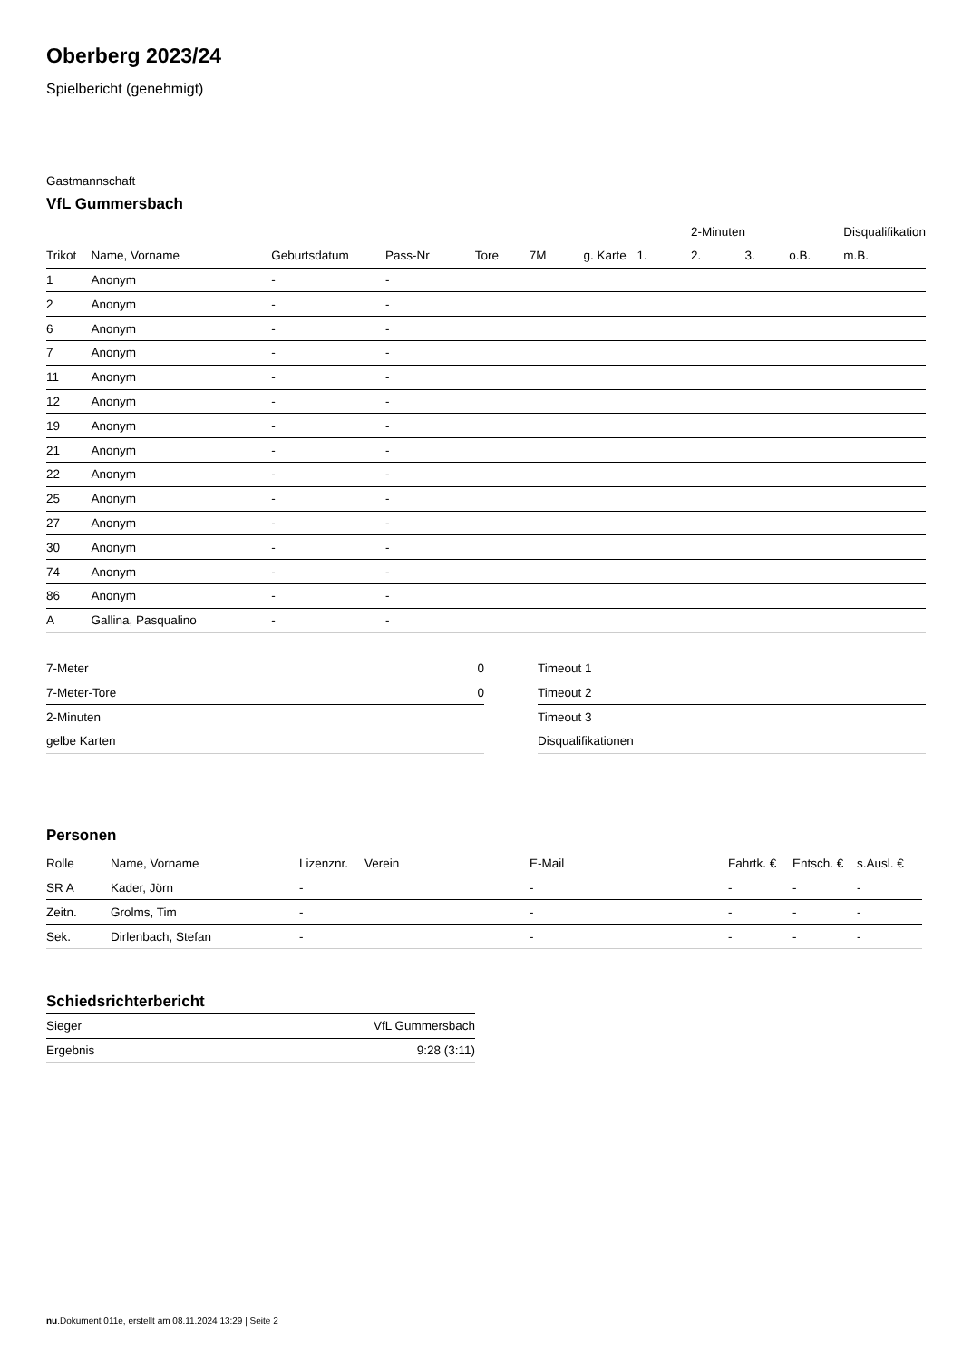Oberberg 2023/24
Spielbericht (genehmigt)
Gastmannschaft
VfL Gummersbach
| | | | | | | | | 2-Minuten | | | Disqualifikation |
| --- | --- | --- | --- | --- | --- | --- | --- | --- | --- | --- | --- |
| Trikot | Name, Vorname | Geburtsdatum | Pass-Nr | Tore | 7M | g. Karte | 1. | 2. | 3. | o.B. | m.B. |
| 1 | Anonym | - | - | | | | | | | | |
| 2 | Anonym | - | - | | | | | | | | |
| 6 | Anonym | - | - | | | | | | | | |
| 7 | Anonym | - | - | | | | | | | | |
| 11 | Anonym | - | - | | | | | | | | |
| 12 | Anonym | - | - | | | | | | | | |
| 19 | Anonym | - | - | | | | | | | | |
| 21 | Anonym | - | - | | | | | | | | |
| 22 | Anonym | - | - | | | | | | | | |
| 25 | Anonym | - | - | | | | | | | | |
| 27 | Anonym | - | - | | | | | | | | |
| 30 | Anonym | - | - | | | | | | | | |
| 74 | Anonym | - | - | | | | | | | | |
| 86 | Anonym | - | - | | | | | | | | |
| A | Gallina, Pasqualino | - | - | | | | | | | | |
| 7-Meter | 0 |
| 7-Meter-Tore | 0 |
| 2-Minuten | |
| gelbe Karten | |
| Timeout 1 |
| Timeout 2 |
| Timeout 3 |
| Disqualifikationen |
Personen
| Rolle | Name, Vorname | Lizenznr. | Verein | E-Mail | Fahrtk. € | Entsch. € | s.Ausl. € |
| --- | --- | --- | --- | --- | --- | --- | --- |
| SR A | Kader, Jörn | - | | - | - | - | - |
| Zeitn. | Grolms, Tim | - | | - | - | - | - |
| Sek. | Dirlenbach, Stefan | - | | - | - | - | - |
Schiedsrichterbericht
| Sieger | VfL Gummersbach |
| Ergebnis | 9:28 (3:11) |
nu.Dokument 011e, erstellt am 08.11.2024 13:29 | Seite 2